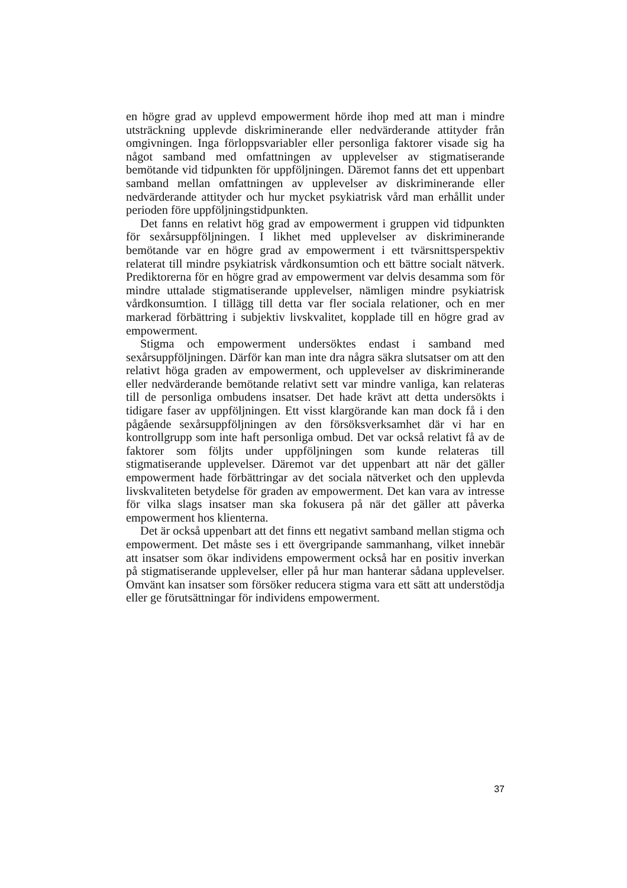en högre grad av upplevd empowerment hörde ihop med att man i mindre utsträckning upplevde diskriminerande eller nedvärderande attityder från omgivningen. Inga förloppsvariabler eller personliga faktorer visade sig ha något samband med omfattningen av upplevelser av stigmatiserande bemötande vid tidpunkten för uppföljningen. Däremot fanns det ett uppenbart samband mellan omfattningen av upplevelser av diskriminerande eller nedvärderande attityder och hur mycket psykiatrisk vård man erhållit under perioden före uppföljningstidpunkten.
Det fanns en relativt hög grad av empowerment i gruppen vid tidpunkten för sexårsuppföljningen. I likhet med upplevelser av diskriminerande bemötande var en högre grad av empowerment i ett tvärsnittsperspektiv relaterat till mindre psykiatrisk vårdkonsumtion och ett bättre socialt nätverk. Prediktorerna för en högre grad av empowerment var delvis desamma som för mindre uttalade stigmatiserande upplevelser, nämligen mindre psykiatrisk vårdkonsumtion. I tillägg till detta var fler sociala relationer, och en mer markerad förbättring i subjektiv livskvalitet, kopplade till en högre grad av empowerment.
Stigma och empowerment undersöktes endast i samband med sexårsuppföljningen. Därför kan man inte dra några säkra slutsatser om att den relativt höga graden av empowerment, och upplevelser av diskriminerande eller nedvärderande bemötande relativt sett var mindre vanliga, kan relateras till de personliga ombudens insatser. Det hade krävt att detta undersökts i tidigare faser av uppföljningen. Ett visst klargörande kan man dock få i den pågående sexårsuppföljningen av den försöksverksamhet där vi har en kontrollgrupp som inte haft personliga ombud. Det var också relativt få av de faktorer som följts under uppföljningen som kunde relateras till stigmatiserande upplevelser. Däremot var det uppenbart att när det gäller empowerment hade förbättringar av det sociala nätverket och den upplevda livskvaliteten betydelse för graden av empowerment. Det kan vara av intresse för vilka slags insatser man ska fokusera på när det gäller att påverka empowerment hos klienterna.
Det är också uppenbart att det finns ett negativt samband mellan stigma och empowerment. Det måste ses i ett övergripande sammanhang, vilket innebär att insatser som ökar individens empowerment också har en positiv inverkan på stigmatiserande upplevelser, eller på hur man hanterar sådana upplevelser. Omvänt kan insatser som försöker reducera stigma vara ett sätt att understödja eller ge förutsättningar för individens empowerment.
37